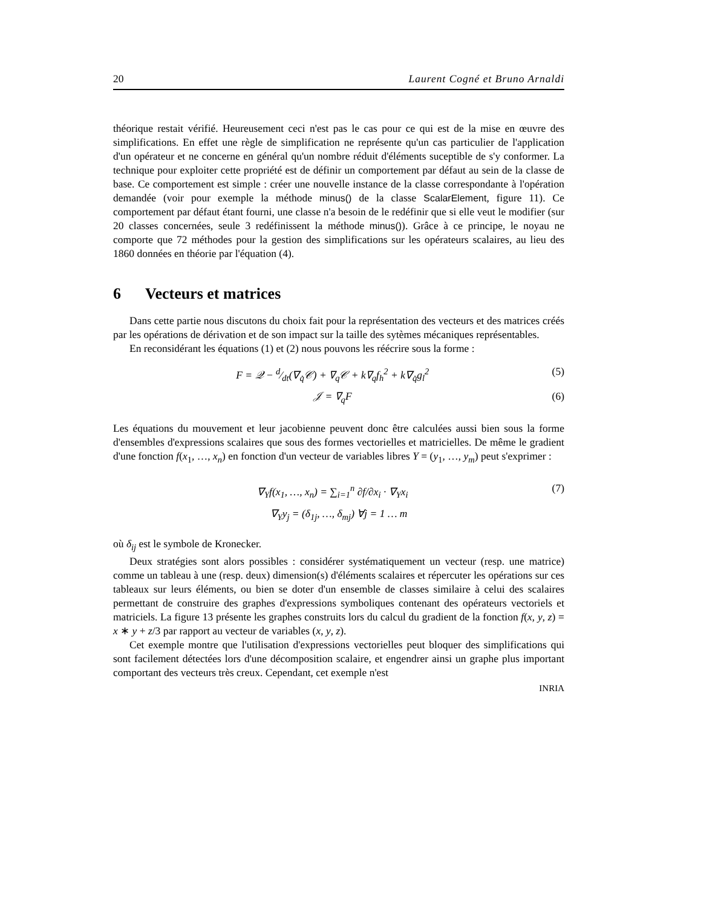20 Laurent Cogné et Bruno Arnaldi
théorique restait vérifié. Heureusement ceci n'est pas le cas pour ce qui est de la mise en œuvre des simplifications. En effet une règle de simplification ne représente qu'un cas particulier de l'application d'un opérateur et ne concerne en général qu'un nombre réduit d'éléments suceptible de s'y conformer. La technique pour exploiter cette propriété est de définir un comportement par défaut au sein de la classe de base. Ce comportement est simple : créer une nouvelle instance de la classe correspondante à l'opération demandée (voir pour exemple la méthode minus() de la classe ScalarElement, figure 11). Ce comportement par défaut étant fourni, une classe n'a besoin de le redéfinir que si elle veut le modifier (sur 20 classes concernées, seule 3 redéfinissent la méthode minus()). Grâce à ce principe, le noyau ne comporte que 72 méthodes pour la gestion des simplifications sur les opérateurs scalaires, au lieu des 1860 données en théorie par l'équation (4).
6 Vecteurs et matrices
Dans cette partie nous discutons du choix fait pour la représentation des vecteurs et des matrices créés par les opérations de dérivation et de son impact sur la taille des sytèmes mécaniques représentables.
En reconsidérant les équations (1) et (2) nous pouvons les réécrire sous la forme :
F = 𝒬 − d⁄dt(∇<sub>q̇</sub>𝒞) + ∇<sub>q</sub>𝒞 + k∇<sub>q</sub>f<sub>h</sub><sup>2</sup> + k∇<sub>q̇</sub>g<sub>l</sub><sup>2</sup> (5)
𝒥 = ∇<sub>q</sub>F (6)
Les équations du mouvement et leur jacobienne peuvent donc être calculées aussi bien sous la forme d'ensembles d'expressions scalaires que sous des formes vectorielles et matricielles. De même le gradient d'une fonction f(x<sub>1</sub>, …, x<sub>n</sub>) en fonction d'un vecteur de variables libres Y = (y<sub>1</sub>, …, y<sub>m</sub>) peut s'exprimer :
∇<sub>Y</sub>f(x<sub>1</sub>, …, x<sub>n</sub>) = ∑<sub>i=1</sub><sup>n</sup> ∂f/∂x<sub>i</sub> · ∇<sub>Y</sub>x<sub>i</sub> (7)
∇<sub>Y</sub>y<sub>j</sub> = (δ<sub>1j</sub>, …, δ<sub>mj</sub>) ∀j = 1 … m
où δ<sub>ij</sub> est le symbole de Kronecker.
Deux stratégies sont alors possibles : considérer systématiquement un vecteur (resp. une matrice) comme un tableau à une (resp. deux) dimension(s) d'éléments scalaires et répercuter les opérations sur ces tableaux sur leurs éléments, ou bien se doter d'un ensemble de classes similaire à celui des scalaires permettant de construire des graphes d'expressions symboliques contenant des opérateurs vectoriels et matriciels. La figure 13 présente les graphes construits lors du calcul du gradient de la fonction f(x, y, z) = x ∗ y + z/3 par rapport au vecteur de variables (x, y, z).
Cet exemple montre que l'utilisation d'expressions vectorielles peut bloquer des simplifications qui sont facilement détectées lors d'une décomposition scalaire, et engendrer ainsi un graphe plus important comportant des vecteurs très creux. Cependant, cet exemple n'est
INRIA